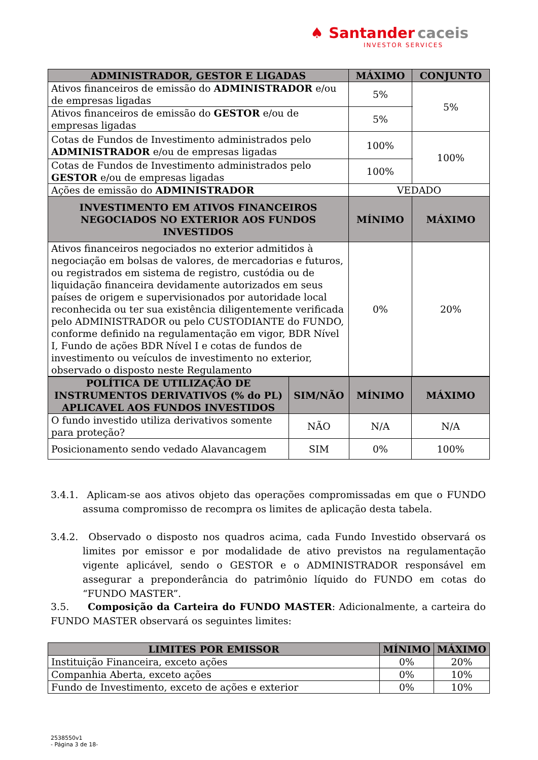♠ Santander caceis
INVESTOR SERVICES
| ADMINISTRADOR, GESTOR E LIGADAS | MÁXIMO | CONJUNTO |
| --- | --- | --- |
| Ativos financeiros de emissão do ADMINISTRADOR e/ou de empresas ligadas | 5% | 5% |
| Ativos financeiros de emissão do GESTOR e/ou de empresas ligadas | 5% | |
| Cotas de Fundos de Investimento administrados pelo ADMINISTRADOR e/ou de empresas ligadas | 100% | 100% |
| Cotas de Fundos de Investimento administrados pelo GESTOR e/ou de empresas ligadas | 100% | |
| Ações de emissão do ADMINISTRADOR | VEDADO | |
| INVESTIMENTO EM ATIVOS FINANCEIROS NEGOCIADOS NO EXTERIOR AOS FUNDOS INVESTIDOS | MÍNIMO | MÁXIMO |
| Ativos financeiros negociados no exterior admitidos à negociação em bolsas de valores, de mercadorias e futuros, ou registrados em sistema de registro, custódia ou de liquidação financeira devidamente autorizados em seus países de origem e supervisionados por autoridade local reconhecida ou ter sua existência diligentemente verificada pelo ADMINISTRADOR ou pelo CUSTODIANTE do FUNDO, conforme definido na regulamentação em vigor, BDR Nível I, Fundo de ações BDR Nível I e cotas de fundos de investimento ou veículos de investimento no exterior, observado o disposto neste Regulamento | 0% | 20% |
| POLÍTICA DE UTILIZAÇÃO DE INSTRUMENTOS DERIVATIVOS (% do PL) APLICAVEL AOS FUNDOS INVESTIDOS | SIM/NÃO | MÍNIMO | MÁXIMO |
| --- | --- | --- | --- |
| O fundo investido utiliza derivativos somente para proteção? | NÃO | N/A | N/A |
| Posicionamento sendo vedado Alavancagem | SIM | 0% | 100% |
3.4.1. Aplicam-se aos ativos objeto das operações compromissadas em que o FUNDO assuma compromisso de recompra os limites de aplicação desta tabela.
3.4.2. Observado o disposto nos quadros acima, cada Fundo Investido observará os limites por emissor e por modalidade de ativo previstos na regulamentação vigente aplicável, sendo o GESTOR e o ADMINISTRADOR responsável em assegurar a preponderância do patrimônio líquido do FUNDO em cotas do “FUNDO MASTER”.
3.5. Composição da Carteira do FUNDO MASTER: Adicionalmente, a carteira do FUNDO MASTER observará os seguintes limites:
| LIMITES POR EMISSOR | MÍNIMO | MÁXIMO |
| --- | --- | --- |
| Instituição Financeira, exceto ações | 0% | 20% |
| Companhia Aberta, exceto ações | 0% | 10% |
| Fundo de Investimento, exceto de ações e exterior | 0% | 10% |
2538550v1
- Página 3 de 18-